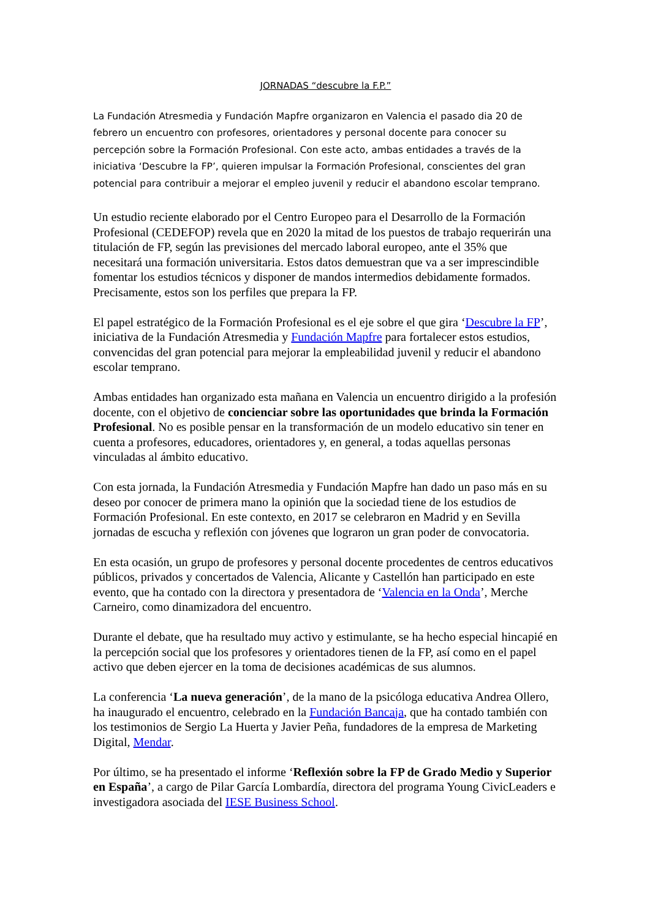JORNADAS “descubre la F.P.”
La Fundación Atresmedia y Fundación Mapfre organizaron en Valencia el pasado dia 20 de febrero un encuentro con profesores, orientadores y personal docente para conocer su percepción sobre la Formación Profesional. Con este acto, ambas entidades a través de la iniciativa ‘Descubre la FP’, quieren impulsar la Formación Profesional, conscientes del gran potencial para contribuir a mejorar el empleo juvenil y reducir el abandono escolar temprano.
Un estudio reciente elaborado por el Centro Europeo para el Desarrollo de la Formación Profesional (CEDEFOP) revela que en 2020 la mitad de los puestos de trabajo requerirán una titulación de FP, según las previsiones del mercado laboral europeo, ante el 35% que necesitará una formación universitaria. Estos datos demuestran que va a ser imprescindible fomentar los estudios técnicos y disponer de mandos intermedios debidamente formados. Precisamente, estos son los perfiles que prepara la FP.
El papel estratégico de la Formación Profesional es el eje sobre el que gira ‘Descubre la FP’, iniciativa de la Fundación Atresmedia y Fundación Mapfre para fortalecer estos estudios, convencidas del gran potencial para mejorar la empleabilidad juvenil y reducir el abandono escolar temprano.
Ambas entidades han organizado esta mañana en Valencia un encuentro dirigido a la profesión docente, con el objetivo de concienciar sobre las oportunidades que brinda la Formación Profesional. No es posible pensar en la transformación de un modelo educativo sin tener en cuenta a profesores, educadores, orientadores y, en general, a todas aquellas personas vinculadas al ámbito educativo.
Con esta jornada, la Fundación Atresmedia y Fundación Mapfre han dado un paso más en su deseo por conocer de primera mano la opinión que la sociedad tiene de los estudios de Formación Profesional. En este contexto, en 2017 se celebraron en Madrid y en Sevilla jornadas de escucha y reflexión con jóvenes que lograron un gran poder de convocatoria.
En esta ocasión, un grupo de profesores y personal docente procedentes de centros educativos públicos, privados y concertados de Valencia, Alicante y Castellón han participado en este evento, que ha contado con la directora y presentadora de ‘Valencia en la Onda’, Merche Carneiro, como dinamizadora del encuentro.
Durante el debate, que ha resultado muy activo y estimulante, se ha hecho especial hincapié en la percepción social que los profesores y orientadores tienen de la FP, así como en el papel activo que deben ejercer en la toma de decisiones académicas de sus alumnos.
La conferencia ‘La nueva generación’, de la mano de la psicóloga educativa Andrea Ollero, ha inaugurado el encuentro, celebrado en la Fundación Bancaja, que ha contado también con los testimonios de Sergio La Huerta y Javier Peña, fundadores de la empresa de Marketing Digital, Mendar.
Por último, se ha presentado el informe ‘Reflexión sobre la FP de Grado Medio y Superior en España’, a cargo de Pilar García Lombardía, directora del programa Young CivicLeaders e investigadora asociada del IESE Business School.